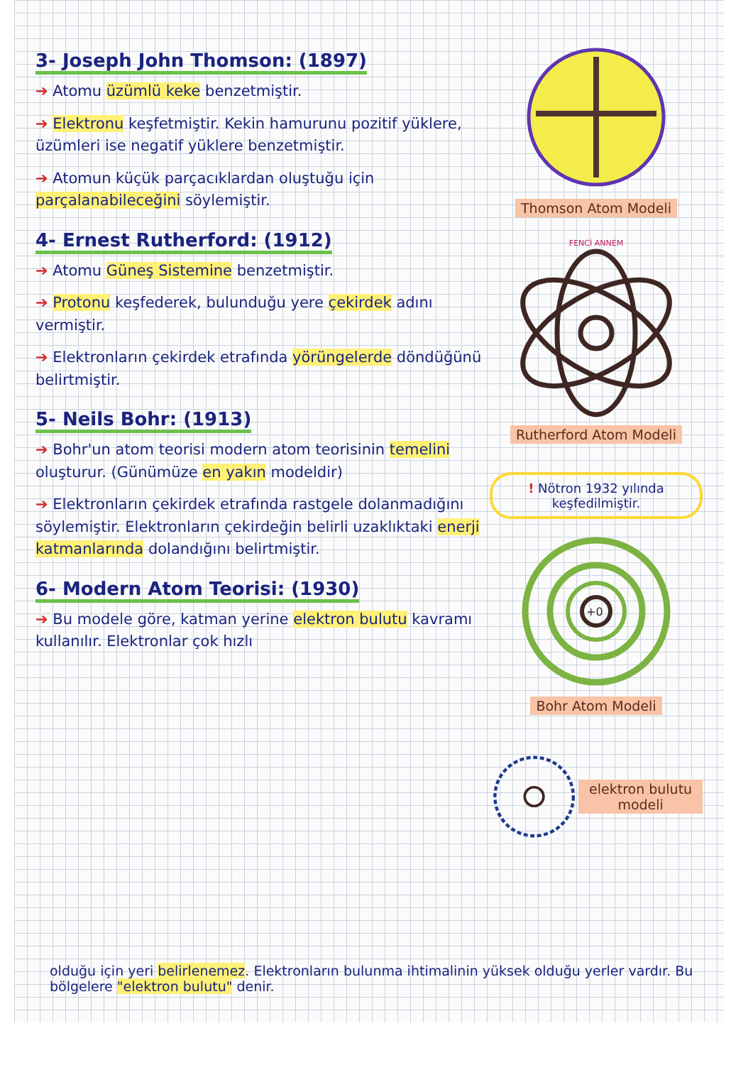3- Joseph John Thomson: (1897)
➔ Atomu üzümlü keke benzetmiştir.
➔ Elektronu keşfetmiştir. Kekin hamurunu pozitif yüklere, üzümleri ise negatif yüklere benzetmiştir.
➔ Atomun küçük parçacıklardan oluştuğu için parçalanabileceğini söylemiştir.
4- Ernest Rutherford: (1912)
➔ Atomu Güneş Sistemine benzetmiştir.
➔ Protonu keşfederek, bulunduğu yere çekirdek adını vermiştir.
➔ Elektronların çekirdek etrafında yörüngelerde döndüğünü belirtmiştir.
5- Neils Bohr: (1913)
➔ Bohr'un atom teorisi modern atom teorisinin temelini oluşturur. (Günümüze en yakın modeldir)
➔ Elektronların çekirdek etrafında rastgele dolanmadığını söylemiştir. Elektronların çekirdeğin belirli uzaklıktaki enerji katmanlarında dolandığını belirtmiştir.
6- Modern Atom Teorisi: (1930)
➔ Bu modele göre, katman yerine elektron bulutu kavramı kullanılır. Elektronlar çok hızlı
Thomson Atom Modeli
FENCİ ANNEM
Rutherford Atom Modeli
! Nötron 1932 yılında keşfedilmiştir.
+0
Bohr Atom Modeli
elektron bulutu modeli
olduğu için yeri belirlenemez. Elektronların bulunma ihtimalinin yüksek olduğu yerler vardır. Bu bölgelere "elektron bulutu" denir.